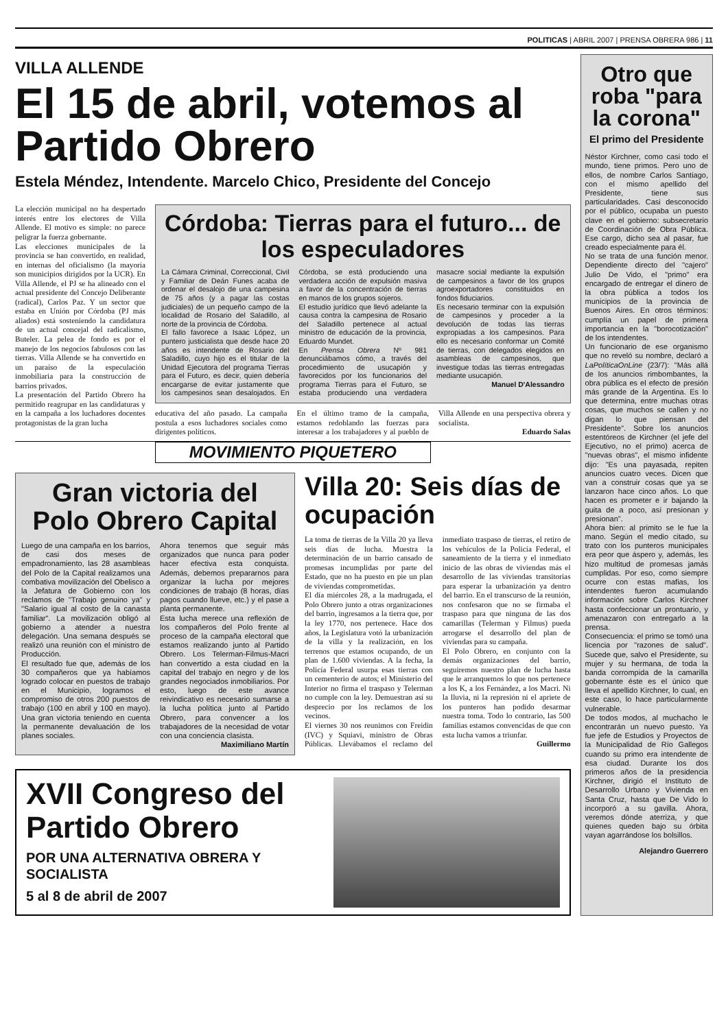POLITICAS | ABRIL 2007 | PRENSA OBRERA 986 | 11
VILLA ALLENDE
El 15 de abril, votemos al Partido Obrero
Estela Méndez, Intendente. Marcelo Chico, Presidente del Concejo
La elección municipal no ha despertado interés entre los electores de Villa Allende. El motivo es simple: no parece peligrar la fuerza gobernante.
Las elecciones municipales de la provincia se han convertido, en realidad, en internas del oficialismo (la mayoría son municipios dirigidos por la UCR). En Villa Allende, el PJ se ha alineado con el actual presidente del Concejo Deliberante (radical), Carlos Paz. Y un sector que estaba en Unión por Córdoba (PJ más aliados) está sosteniendo la candidatura de un actual concejal del radicalismo, Buteler. La pelea de fondo es por el manejo de los negocios fabulosos con las tierras. Villa Allende se ha convertido en un paraíso de la especulación inmobiliaria para la construcción de barrios privados.
La presentación del Partido Obrero ha permitido reagrupar en las candidaturas y en la campaña a los luchadores docentes protagonistas de la gran lucha
Córdoba: Tierras para el futuro... de los especuladores
La Cámara Criminal, Correccional, Civil y Familiar de Deán Funes acaba de ordenar el desalojo de una campesina de 75 años (y a pagar las costas judiciales) de un pequeño campo de la localidad de Rosario del Saladillo, al norte de la provincia de Córdoba.
El fallo favorece a Isaac López, un puntero justicialista que desde hace 20 años es intendente de Rosario del Saladillo, cuyo hijo es el titular de la Unidad Ejecutora del programa Tierras para el Futuro, es decir, quien debería encargarse de evitar justamente que los campesinos sean desalojados. En Córdoba, se está produciendo una verdadera acción de expulsión masiva a favor de la concentración de tierras en manos de los grupos sojeros.
El estudio jurídico que llevó adelante la causa contra la campesina de Rosario del Saladillo pertenece al actual ministro de educación de la provincia, Eduardo Mundet.
En Prensa Obrera Nº 981 denunciábamos cómo, a través del procedimiento de usucapión y favorecidos por los funcionarios del programa Tierras para el Futuro, se estaba produciendo una verdadera masacre social mediante la expulsión de campesinos a favor de los grupos agroexportadores constituidos en fondos fiduciarios.
Es necesario terminar con la expulsión de campesinos y proceder a la devolución de todas las tierras expropiadas a los campesinos. Para ello es necesario conformar un Comité de tierras, con delegados elegidos en asambleas de campesinos, que investigue todas las tierras entregadas mediante usucapión.
Manuel D'Alessandro
educativa del año pasado. La campaña postula a esos luchadores sociales como dirigentes políticos.
En el último tramo de la campaña, estamos redoblando las fuerzas para interesar a los trabajadores y al pueblo de Villa Allende en una perspectiva obrera y socialista.
Eduardo Salas
MOVIMIENTO PIQUETERO
Gran victoria del Polo Obrero Capital
Luego de una campaña en los barrios, de casi dos meses de empadronamiento, las 28 asambleas del Polo de la Capital realizamos una combativa movilización del Obelisco a la Jefatura de Gobierno con los reclamos de "Trabajo genuino ya" y "Salario igual al costo de la canasta familiar". La movilización obligó al gobierno a atender a nuestra delegación. Una semana después se realizó una reunión con el ministro de Producción.
El resultado fue que, además de los 30 compañeros que ya habíamos logrado colocar en puestos de trabajo en el Municipio, logramos el compromiso de otros 200 puestos de trabajo (100 en abril y 100 en mayo). Una gran victoria teniendo en cuenta la permanente devaluación de los planes sociales.
Ahora tenemos que seguir más organizados que nunca para poder hacer efectiva esta conquista. Además, debemos prepararnos para organizar la lucha por mejores condiciones de trabajo (8 horas, días pagos cuando llueve, etc.) y el pase a planta permanente.
Esta lucha merece una reflexión de los compañeros del Polo frente al proceso de la campaña electoral que estamos realizando junto al Partido Obrero. Los Telerman-Filmus-Macri han convertido a esta ciudad en la capital del trabajo en negro y de los grandes negociados inmobiliarios. Por esto, luego de este avance reivindicativo es necesario sumarse a la lucha política junto al Partido Obrero, para convencer a los trabajadores de la necesidad de votar con una conciencia clasista.
Maximiliano Martín
Villa 20: Seis días de ocupación
La toma de tierras de la Villa 20 ya lleva seis días de lucha. Muestra la determinación de un barrio cansado de promesas incumplidas por parte del Estado, que no ha puesto en pie un plan de viviendas comprometidas.
El día miércoles 28, a la madrugada, el Polo Obrero junto a otras organizaciones del barrio, ingresamos a la tierra que, por la ley 1770, nos pertenece. Hace dos años, la Legislatura votó la urbanización de la villa y la realización, en los terrenos que estamos ocupando, de un plan de 1.600 viviendas. A la fecha, la Policía Federal usurpa esas tierras con un cementerio de autos; el Ministerio del Interior no firma el traspaso y Telerman no cumple con la ley. Demuestran así su desprecio por los reclamos de los vecinos.
El viernes 30 nos reunimos con Freidin (IVC) y Squiavi, ministro de Obras Públicas. Llevábamos el reclamo del inmediato traspaso de tierras, el retiro de los vehículos de la Policía Federal, el saneamiento de la tierra y el inmediato inicio de las obras de viviendas más el desarrollo de las viviendas transitorias para esperar la urbanización ya dentro del barrio. En el transcurso de la reunión, nos confesaron que no se firmaba el traspaso para que ninguna de las dos camarillas (Telerman y Filmus) pueda arrogarse el desarrollo del plan de viviendas para su campaña.
El Polo Obrero, en conjunto con la demás organizaciones del barrio, seguiremos nuestro plan de lucha hasta que le arranquemos lo que nos pertenece a los K, a los Fernández, a los Macri. Ni la lluvia, ni la represión ni el apriete de los punteros han podido desarmar nuestra toma. Todo lo contrario, las 500 familias estamos convencidas de que con esta lucha vamos a triunfar.
Guillermo
XVII Congreso del Partido Obrero
POR UNA ALTERNATIVA OBRERA Y SOCIALISTA
5 al 8 de abril de 2007
Otro que roba "para la corona"
El primo del Presidente
Néstor Kirchner, como casi todo el mundo, tiene primos. Pero uno de ellos, de nombre Carlos Santiago, con el mismo apellido del Presidente, tiene sus particularidades. Casi desconocido por el público, ocupaba un puesto clave en el gobierno: subsecretario de Coordinación de Obra Pública. Ese cargo, dicho sea al pasar, fue creado especialmente para él.
No se trata de una función menor. Dependiente directo del "cajero" Julio De Vido, el "primo" era encargado de entregar el dinero de la obra pública a todos los municipios de la provincia de Buenos Aires. En otros términos: cumplía un papel de primera importancia en la "borocotización" de los intendentes.
Un funcionario de ese organismo que no reveló su nombre, declaró a LaPolíticaOnLine (23/7): "Más allá de los anuncios rimbombantes, la obra pública es el efecto de presión más grande de la Argentina. Es lo que determina, entre muchas otras cosas, que muchos se callen y no digan lo que piensan del Presidente". Sobre los anuncios estentóreos de Kirchner (el jefe del Ejecutivo, no el primo) acerca de "nuevas obras", el mismo infidente dijo: "Es una payasada, repiten anuncios cuatro veces. Dicen que van a construir cosas que ya se lanzaron hace cinco años. Lo que hacen es prometer e ir bajando la guita de a poco, así presionan y presionan".
Ahora bien: al primito se le fue la mano. Según el medio citado, su trato con los punteros municipales era peor que áspero y, además, les hizo multitud de promesas jamás cumplidas. Por eso, como siempre ocurre con estas mafias, los intendentes fueron acumulando información sobre Carlos Kirchner hasta confeccionar un prontuario, y amenazaron con entregarlo a la prensa.
Consecuencia: el primo se tomó una licencia por "razones de salud". Sucede que, salvo el Presidente, su mujer y su hermana, de toda la banda corrompida de la camarilla gobernante éste es el único que lleva el apellido Kirchner, lo cual, en este caso, lo hace particularmente vulnerable.
De todos modos, al muchacho le encontrarán un nuevo puesto. Ya fue jefe de Estudios y Proyectos de la Municipalidad de Río Gallegos cuando su primo era intendente de esa ciudad. Durante los dos primeros años de la presidencia Kirchner, dirigió el Instituto de Desarrollo Urbano y Vivienda en Santa Cruz, hasta que De Vido lo incorporó a su gavilla. Ahora, veremos dónde aterriza, y que quienes queden bajo su órbita vayan agarrándose los bolsillos.
Alejandro Guerrero